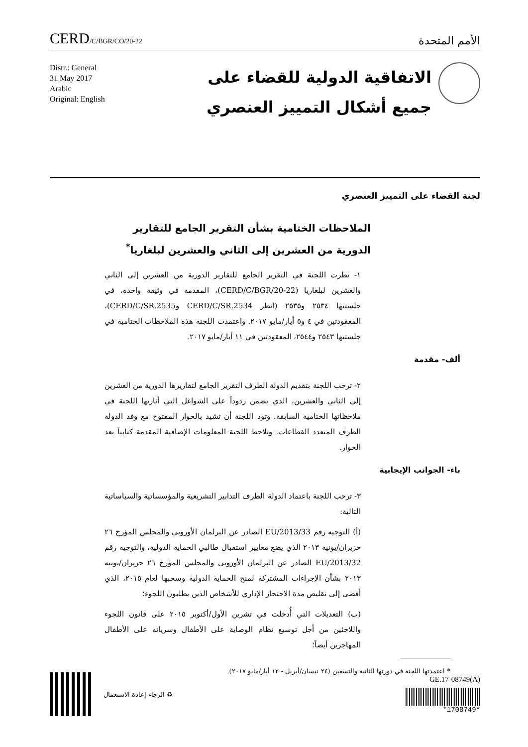CERD/C/BGR/CO/20-22
الأمم المتحدة
Distr.: General
31 May 2017
Arabic
Original: English
الاتفاقية الدولية للقضاء على
جميع أشكال التمييز العنصري
لجنة القضاء على التمييز العنصري
الملاحظات الختامية بشأن التقرير الجامع للتقارير الدورية من العشرين إلى الثاني والعشرين لبلغاريا<sup>*</sup>
١- نظرت اللجنة في التقرير الجامع للتقارير الدورية من العشرين إلى الثاني والعشرين لبلغاريا (CERD/C/BGR/20-22)، المقدمة في وثيقة واحدة، في جلستيها ٢٥٣٤ و٢٥٣٥ (انظر CERD/C/SR.2534 وCERD/C/SR.2535)، المعقودتين في ٤ و٥ أيار/مايو ٢٠١٧. واعتمدت اللجنة هذه الملاحظات الختامية في جلستيها ٢٥٤٣ و٢٥٤٤، المعقودتين في ١١ أيار/مايو ٢٠١٧.
ألف- مقدمة
٢- ترحب اللجنة بتقديم الدولة الطرف التقرير الجامع لتقاريرها الدورية من العشرين إلى الثاني والعشرين، الذي تضمن ردوداً على الشواغل التي أثارتها اللجنة في ملاحظاتها الختامية السابقة. وتود اللجنة أن تشيد بالحوار المفتوح مع وفد الدولة الطرف المتعدد القطاعات. وتلاحظ اللجنة المعلومات الإضافية المقدمة كتابياً بعد الحوار.
باء- الجوانب الإيجابية
٣- ترحب اللجنة باعتماد الدولة الطرف التدابير التشريعية والمؤسساتية والسياساتية التالية:
(أ) التوجيه رقم 2013/33/EU الصادر عن البرلمان الأوروبي والمجلس المؤرخ ٢٦ حزيران/يونيه ٢٠١٣ الذي يضع معايير استقبال طالبي الحماية الدولية، والتوجيه رقم 2013/32/EU الصادر عن البرلمان الأوروبي والمجلس المؤرخ ٢٦ حزيران/يونيه ٢٠١٣ بشأن الإجراءات المشتركة لمنح الحماية الدولية وسحبها لعام ٢٠١٥، الذي أفضى إلى تقليص مدة الاحتجاز الإداري للأشخاص الذين يطلبون اللجوء؛
(ب) التعديلات التي أُدخلت في تشرين الأول/أكتوبر ٢٠١٥ على قانون اللجوء واللاجئين من أجل توسيع نظام الوصاية على الأطفال وسريانه على الأطفال المهاجرين أيضاً؛
* اعتمدتها اللجنة في دورتها الثانية والتسعين (٢٤ نيسان/أبريل - ١٢ أيار/مايو ٢٠١٧).
♻ الرجاء إعادة الاستعمال
GE.17-08749(A)
*1708749*